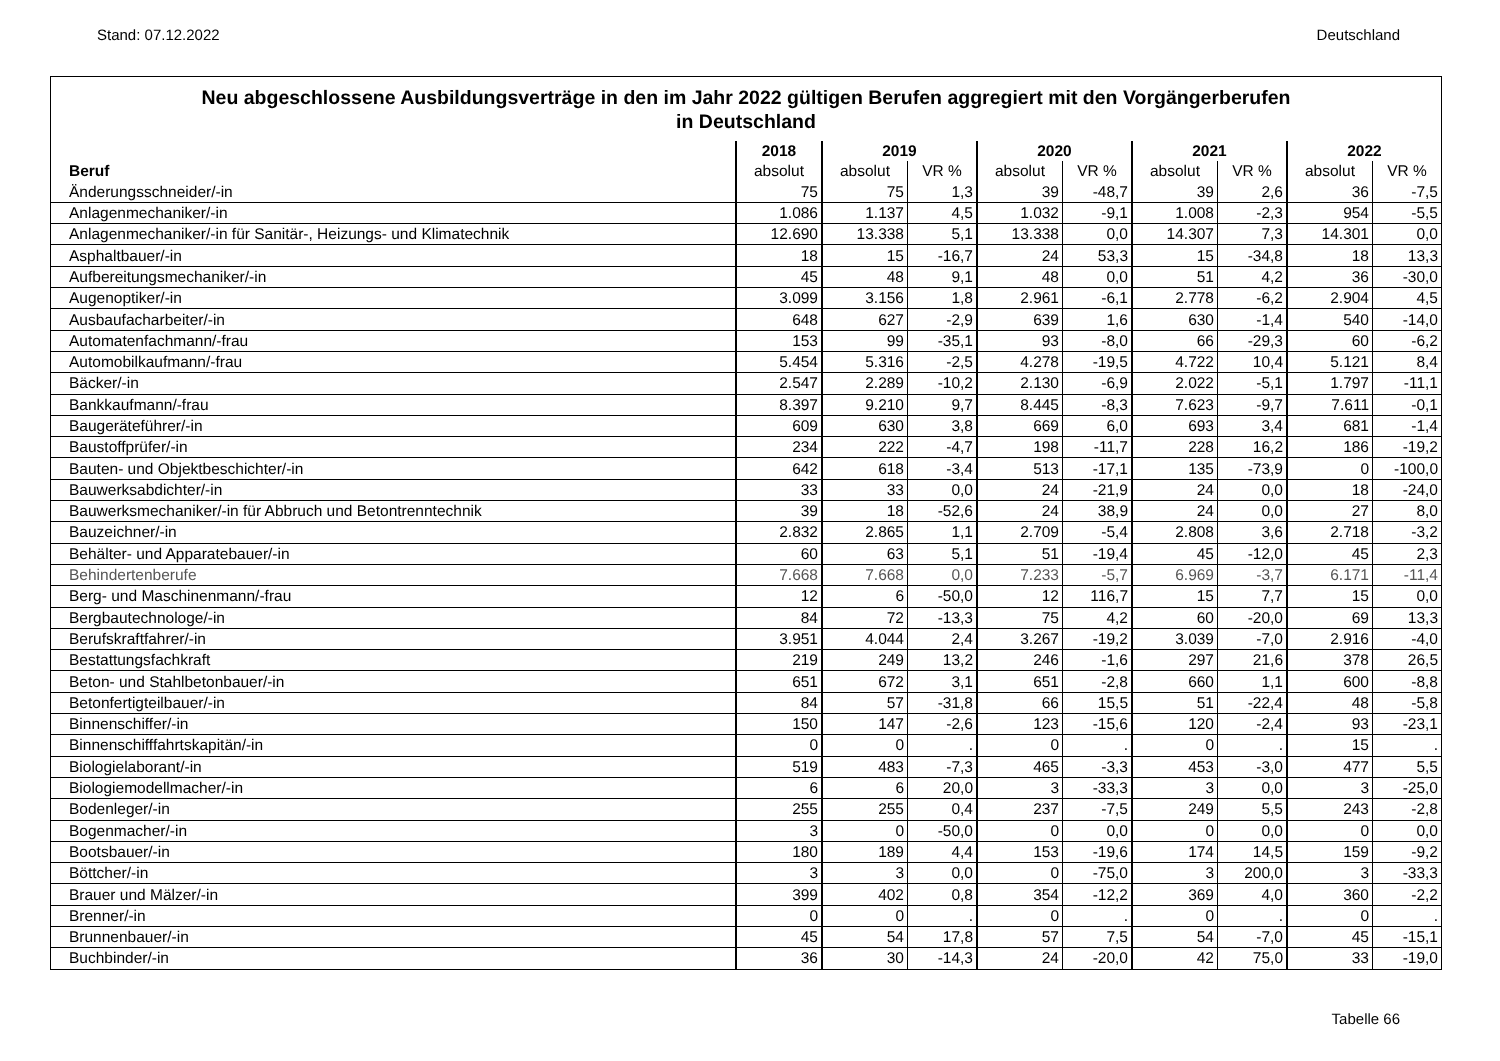Stand: 07.12.2022 Deutschland
Neu abgeschlossene Ausbildungsverträge in den im Jahr 2022 gültigen Berufen aggregiert mit den Vorgängerberufen
in Deutschland
| | 2018 | 2019 | | 2020 | | 2021 | | 2022 | |
| --- | --- | --- | --- | --- | --- | --- | --- | --- | --- |
| Beruf | absolut | absolut | VR % | absolut | VR % | absolut | VR % | absolut | VR % |
| Änderungsschneider/-in | 75 | 75 | 1,3 | 39 | -48,7 | 39 | 2,6 | 36 | -7,5 |
| Anlagenmechaniker/-in | 1.086 | 1.137 | 4,5 | 1.032 | -9,1 | 1.008 | -2,3 | 954 | -5,5 |
| Anlagenmechaniker/-in für Sanitär-, Heizungs- und Klimatechnik | 12.690 | 13.338 | 5,1 | 13.338 | 0,0 | 14.307 | 7,3 | 14.301 | 0,0 |
| Asphaltbauer/-in | 18 | 15 | -16,7 | 24 | 53,3 | 15 | -34,8 | 18 | 13,3 |
| Aufbereitungsmechaniker/-in | 45 | 48 | 9,1 | 48 | 0,0 | 51 | 4,2 | 36 | -30,0 |
| Augenoptiker/-in | 3.099 | 3.156 | 1,8 | 2.961 | -6,1 | 2.778 | -6,2 | 2.904 | 4,5 |
| Ausbaufacharbeiter/-in | 648 | 627 | -2,9 | 639 | 1,6 | 630 | -1,4 | 540 | -14,0 |
| Automatenfachmann/-frau | 153 | 99 | -35,1 | 93 | -8,0 | 66 | -29,3 | 60 | -6,2 |
| Automobilkaufmann/-frau | 5.454 | 5.316 | -2,5 | 4.278 | -19,5 | 4.722 | 10,4 | 5.121 | 8,4 |
| Bäcker/-in | 2.547 | 2.289 | -10,2 | 2.130 | -6,9 | 2.022 | -5,1 | 1.797 | -11,1 |
| Bankkaufmann/-frau | 8.397 | 9.210 | 9,7 | 8.445 | -8,3 | 7.623 | -9,7 | 7.611 | -0,1 |
| Baugeräteführer/-in | 609 | 630 | 3,8 | 669 | 6,0 | 693 | 3,4 | 681 | -1,4 |
| Baustoffprüfer/-in | 234 | 222 | -4,7 | 198 | -11,7 | 228 | 16,2 | 186 | -19,2 |
| Bauten- und Objektbeschichter/-in | 642 | 618 | -3,4 | 513 | -17,1 | 135 | -73,9 | 0 | -100,0 |
| Bauwerksabdichter/-in | 33 | 33 | 0,0 | 24 | -21,9 | 24 | 0,0 | 18 | -24,0 |
| Bauwerksmechaniker/-in für Abbruch und Betontrenntechnik | 39 | 18 | -52,6 | 24 | 38,9 | 24 | 0,0 | 27 | 8,0 |
| Bauzeichner/-in | 2.832 | 2.865 | 1,1 | 2.709 | -5,4 | 2.808 | 3,6 | 2.718 | -3,2 |
| Behälter- und Apparatebauer/-in | 60 | 63 | 5,1 | 51 | -19,4 | 45 | -12,0 | 45 | 2,3 |
| Behindertenberufe | 7.668 | 7.668 | 0,0 | 7.233 | -5,7 | 6.969 | -3,7 | 6.171 | -11,4 |
| Berg- und Maschinenmann/-frau | 12 | 6 | -50,0 | 12 | 116,7 | 15 | 7,7 | 15 | 0,0 |
| Bergbautechnologe/-in | 84 | 72 | -13,3 | 75 | 4,2 | 60 | -20,0 | 69 | 13,3 |
| Berufskraftfahrer/-in | 3.951 | 4.044 | 2,4 | 3.267 | -19,2 | 3.039 | -7,0 | 2.916 | -4,0 |
| Bestattungsfachkraft | 219 | 249 | 13,2 | 246 | -1,6 | 297 | 21,6 | 378 | 26,5 |
| Beton- und Stahlbetonbauer/-in | 651 | 672 | 3,1 | 651 | -2,8 | 660 | 1,1 | 600 | -8,8 |
| Betonfertigteilbauer/-in | 84 | 57 | -31,8 | 66 | 15,5 | 51 | -22,4 | 48 | -5,8 |
| Binnenschiffer/-in | 150 | 147 | -2,6 | 123 | -15,6 | 120 | -2,4 | 93 | -23,1 |
| Binnenschifffahrtskapitän/-in | 0 | 0 | . | 0 | . | 0 | . | 15 | . |
| Biologielaborant/-in | 519 | 483 | -7,3 | 465 | -3,3 | 453 | -3,0 | 477 | 5,5 |
| Biologiemodellmacher/-in | 6 | 6 | 20,0 | 3 | -33,3 | 3 | 0,0 | 3 | -25,0 |
| Bodenleger/-in | 255 | 255 | 0,4 | 237 | -7,5 | 249 | 5,5 | 243 | -2,8 |
| Bogenmacher/-in | 3 | 0 | -50,0 | 0 | 0,0 | 0 | 0,0 | 0 | 0,0 |
| Bootsbauer/-in | 180 | 189 | 4,4 | 153 | -19,6 | 174 | 14,5 | 159 | -9,2 |
| Böttcher/-in | 3 | 3 | 0,0 | 0 | -75,0 | 3 | 200,0 | 3 | -33,3 |
| Brauer und Mälzer/-in | 399 | 402 | 0,8 | 354 | -12,2 | 369 | 4,0 | 360 | -2,2 |
| Brenner/-in | 0 | 0 | . | 0 | . | 0 | . | 0 | . |
| Brunnenbauer/-in | 45 | 54 | 17,8 | 57 | 7,5 | 54 | -7,0 | 45 | -15,1 |
| Buchbinder/-in | 36 | 30 | -14,3 | 24 | -20,0 | 42 | 75,0 | 33 | -19,0 |
Tabelle 66